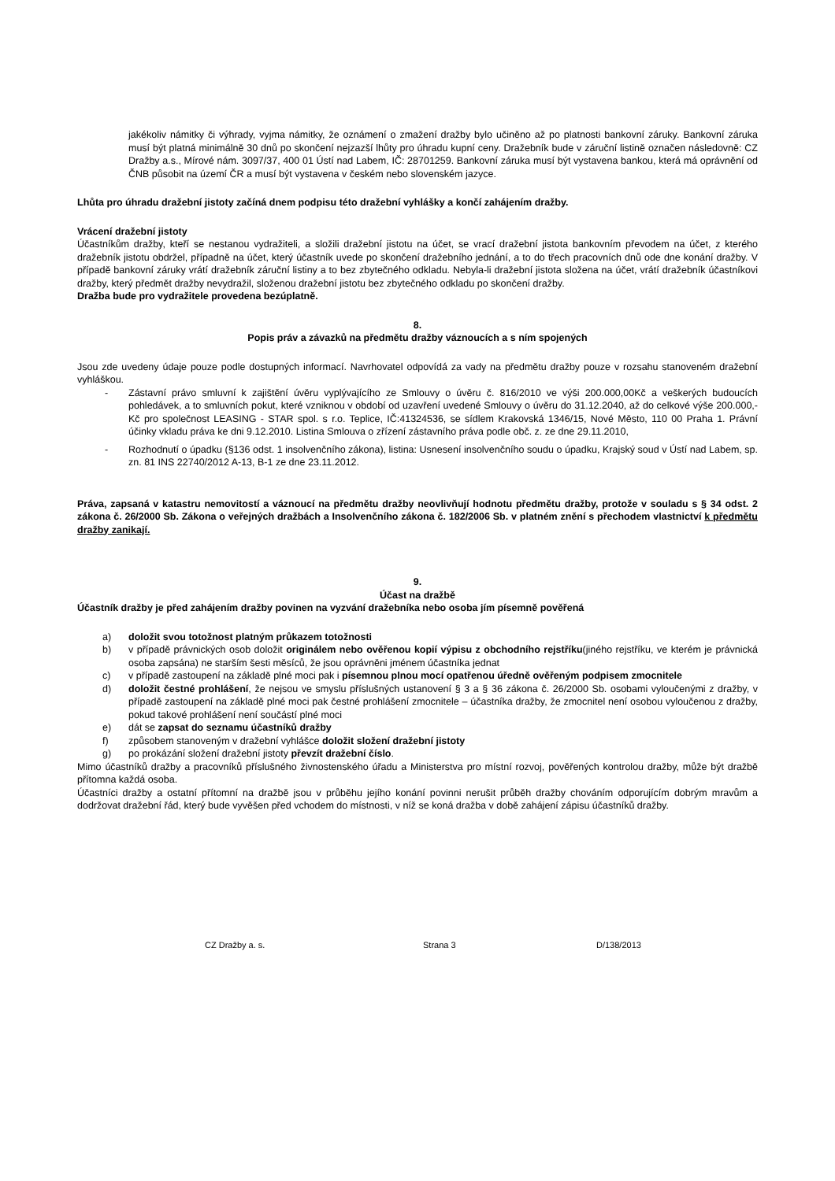jakékoliv námitky či výhrady, vyjma námitky, že oznámení o zmažení dražby bylo učiněno až po platnosti bankovní záruky. Bankovní záruka musí být platná minimálně 30 dnů po skončení nejzazší lhůty pro úhradu kupní ceny. Dražebník bude v záruční listině označen následovně: CZ Dražby a.s., Mírové nám. 3097/37, 400 01 Ústí nad Labem, IČ: 28701259. Bankovní záruka musí být vystavena bankou, která má oprávnění od ČNB působit na území ČR a musí být vystavena v českém nebo slovenském jazyce.
Lhůta pro úhradu dražební jistoty začíná dnem podpisu této dražební vyhlášky a končí zahájením dražby.
Vrácení dražební jistoty
Účastníkům dražby, kteří se nestanou vydražiteli, a složili dražební jistotu na účet, se vrací dražební jistota bankovním převodem na účet, z kterého dražebník jistotu obdržel, případně na účet, který účastník uvede po skončení dražebního jednání, a to do třech pracovních dnů ode dne konání dražby. V případě bankovní záruky vrátí dražebník záruční listiny a to bez zbytečného odkladu. Nebyla-li dražební jistota složena na účet, vrátí dražebník účastníkovi dražby, který předmět dražby nevydražil, složenou dražební jistotu bez zbytečného odkladu po skončení dražby.
Dražba bude pro vydražitele provedena bezúplatně.
8.
Popis práv a závazků na předmětu dražby váznoucích a s ním spojených
Jsou zde uvedeny údaje pouze podle dostupných informací. Navrhovatel odpovídá za vady na předmětu dražby pouze v rozsahu stanoveném dražební vyhláškou.
- Zástavní právo smluvní k zajištění úvěru vyplývajícího ze Smlouvy o úvěru č. 816/2010 ve výši 200.000,00Kč a veškerých budoucích pohledávek, a to smluvních pokut, které vzniknou v období od uzavření uvedené Smlouvy o úvěru do 31.12.2040, až do celkové výše 200.000,-Kč pro společnost LEASING - STAR spol. s r.o. Teplice, IČ:41324536, se sídlem Krakovská 1346/15, Nové Město, 110 00 Praha 1. Právní účinky vkladu práva ke dni 9.12.2010. Listina Smlouva o zřízení zástavního práva podle obč. z. ze dne 29.11.2010,
- Rozhodnutí o úpadku (§136 odst. 1 insolvenčního zákona), listina: Usnesení insolvenčního soudu o úpadku, Krajský soud v Ústí nad Labem, sp. zn. 81 INS 22740/2012 A-13, B-1 ze dne 23.11.2012.
Práva, zapsaná v katastru nemovitostí a váznoucí na předmětu dražby neovlivňují hodnotu předmětu dražby, protože v souladu s § 34 odst. 2 zákona č. 26/2000 Sb. Zákona o veřejných dražbách a Insolvenčního zákona č. 182/2006 Sb. v platném znění s přechodem vlastnictví k předmětu dražby zanikají.
9.
Účast na dražbě
Účastník dražby je před zahájením dražby povinen na vyzvání dražebníka nebo osoba jím písemně pověřená
a) doložit svou totožnost platným průkazem totožnosti
b) v případě právnických osob doložit originálem nebo ověřenou kopií výpisu z obchodního rejstříku(jiného rejstříku, ve kterém je právnická osoba zapsána) ne starším šesti měsíců, že jsou oprávněni jménem účastníka jednat
c) v případě zastoupení na základě plné moci pak i písemnou plnou mocí opatřenou úředně ověřeným podpisem zmocnitele
d) doložit čestné prohlášení, že nejsou ve smyslu příslušných ustanovení § 3 a § 36 zákona č. 26/2000 Sb. osobami vyloučenými z dražby, v případě zastoupení na základě plné moci pak čestné prohlášení zmocnitele – účastníka dražby, že zmocnitel není osobou vyloučenou z dražby, pokud takové prohlášení není součástí plné moci
e) dát se zapsat do seznamu účastníků dražby
f) způsobem stanoveným v dražební vyhlášce doložit složení dražební jistoty
g) po prokázání složení dražební jistoty převzít dražební číslo.
Mimo účastníků dražby a pracovníků příslušného živnostenského úřadu a Ministerstva pro místní rozvoj, pověřených kontrolou dražby, může být dražbě přítomna každá osoba.
Účastníci dražby a ostatní přítomní na dražbě jsou v průběhu jejího konání povinni nerušit průběh dražby chováním odporujícím dobrým mravům a dodržovat dražební řád, který bude vyvěšen před vchodem do místnosti, v níž se koná dražba v době zahájení zápisu účastníků dražby.
CZ Dražby a. s. Strana 3 D/138/2013